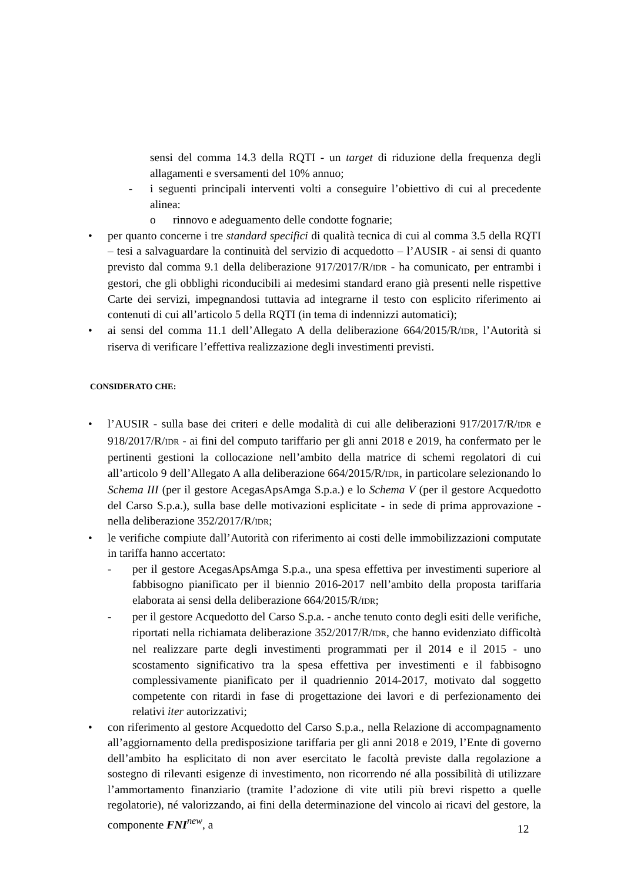sensi del comma 14.3 della RQTI - un target di riduzione della frequenza degli allagamenti e sversamenti del 10% annuo;
- i seguenti principali interventi volti a conseguire l’obiettivo di cui al precedente alinea:
o rinnovo e adeguamento delle condotte fognarie;
• per quanto concerne i tre standard specifici di qualità tecnica di cui al comma 3.5 della RQTI – tesi a salvaguardare la continuità del servizio di acquedotto – l’AUSIR - ai sensi di quanto previsto dal comma 9.1 della deliberazione 917/2017/R/IDR - ha comunicato, per entrambi i gestori, che gli obblighi riconducibili ai medesimi standard erano già presenti nelle rispettive Carte dei servizi, impegnandosi tuttavia ad integrarne il testo con esplicito riferimento ai contenuti di cui all’articolo 5 della RQTI (in tema di indennizzi automatici);
• ai sensi del comma 11.1 dell’Allegato A della deliberazione 664/2015/R/IDR, l’Autorità si riserva di verificare l’effettiva realizzazione degli investimenti previsti.
CONSIDERATO CHE:
• l’AUSIR - sulla base dei criteri e delle modalità di cui alle deliberazioni 917/2017/R/IDR e 918/2017/R/IDR - ai fini del computo tariffario per gli anni 2018 e 2019, ha confermato per le pertinenti gestioni la collocazione nell’ambito della matrice di schemi regolatori di cui all’articolo 9 dell’Allegato A alla deliberazione 664/2015/R/IDR, in particolare selezionando lo Schema III (per il gestore AcegasApsAmga S.p.a.) e lo Schema V (per il gestore Acquedotto del Carso S.p.a.), sulla base delle motivazioni esplicitate - in sede di prima approvazione - nella deliberazione 352/2017/R/IDR;
• le verifiche compiute dall’Autorità con riferimento ai costi delle immobilizzazioni computate in tariffa hanno accertato:
- per il gestore AcegasApsAmga S.p.a., una spesa effettiva per investimenti superiore al fabbisogno pianificato per il biennio 2016-2017 nell’ambito della proposta tariffaria elaborata ai sensi della deliberazione 664/2015/R/IDR;
- per il gestore Acquedotto del Carso S.p.a. - anche tenuto conto degli esiti delle verifiche, riportati nella richiamata deliberazione 352/2017/R/IDR, che hanno evidenziato difficoltà nel realizzare parte degli investimenti programmati per il 2014 e il 2015 - uno scostamento significativo tra la spesa effettiva per investimenti e il fabbisogno complessivamente pianificato per il quadriennio 2014-2017, motivato dal soggetto competente con ritardi in fase di progettazione dei lavori e di perfezionamento dei relativi iter autorizzativi;
• con riferimento al gestore Acquedotto del Carso S.p.a., nella Relazione di accompagnamento all’aggiornamento della predisposizione tariffaria per gli anni 2018 e 2019, l’Ente di governo dell’ambito ha esplicitato di non aver esercitato le facoltà previste dalla regolazione a sostegno di rilevanti esigenze di investimento, non ricorrendo né alla possibilità di utilizzare l’ammortamento finanziario (tramite l’adozione di vite utili più brevi rispetto a quelle regolatorie), né valorizzando, ai fini della determinazione del vincolo ai ricavi del gestore, la componente FNI<sup>new</sup>, a
12